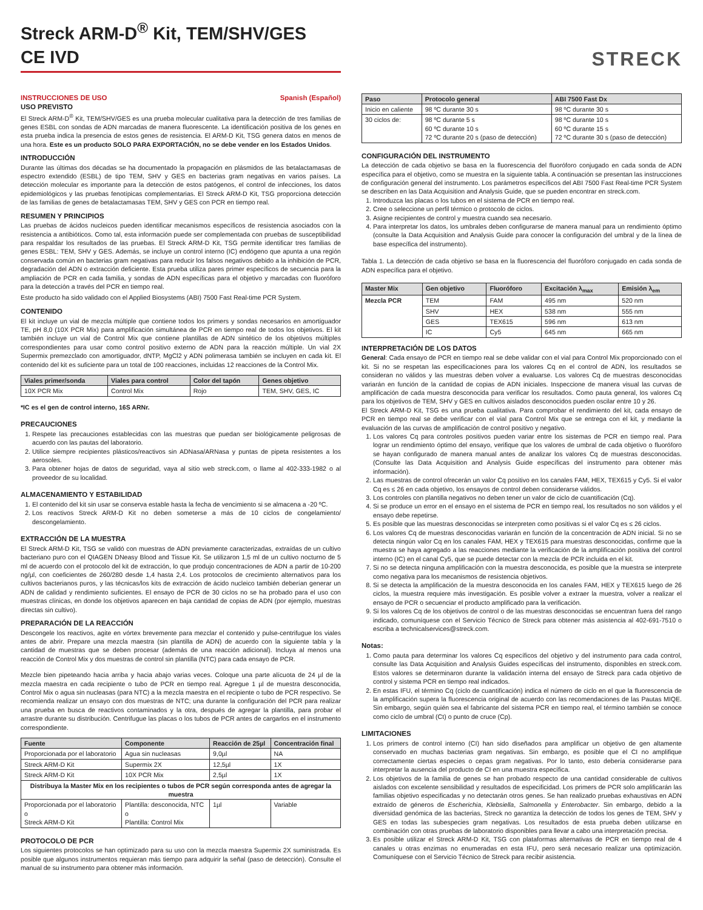Streck ARM-D<sup>®</sup> Kit, TEM/SHV/GES CE IVD
STRECK
INSTRUCCIONES DE USO Spanish (Español)
USO PREVISTO
El Streck ARM-D<sup>®</sup> Kit, TEM/SHV/GES es una prueba molecular cualitativa para la detección de tres familias de genes ESBL con sondas de ADN marcadas de manera fluorescente. La identificación positiva de los genes en esta prueba indica la presencia de estos genes de resistencia. El ARM-D Kit, TSG genera datos en menos de una hora. Este es un producto SOLO PARA EXPORTACIÓN, no se debe vender en los Estados Unidos.
INTRODUCCIÓN
Durante las últimas dos décadas se ha documentado la propagación en plásmidos de las betalactamasas de espectro extendido (ESBL) de tipo TEM, SHV y GES en bacterias gram negativas en varios países. La detección molecular es importante para la detección de estos patógenos, el control de infecciones, los datos epidemiológicos y las pruebas fenotípicas complementarias. El Streck ARM-D Kit, TSG proporciona detección de las familias de genes de betalactamasas TEM, SHV y GES con PCR en tiempo real.
RESUMEN Y PRINCIPIOS
Las pruebas de ácidos nucleicos pueden identificar mecanismos específicos de resistencia asociados con la resistencia a antibióticos. Como tal, esta información puede ser complementada con pruebas de susceptibilidad para respaldar los resultados de las pruebas. El Streck ARM-D Kit, TSG permite identificar tres familias de genes ESBL: TEM, SHV y GES. Además, se incluye un control interno (IC) endógeno que apunta a una región conservada común en bacterias gram negativas para reducir los falsos negativos debido a la inhibición de PCR, degradación del ADN o extracción deficiente. Esta prueba utiliza pares primer específicos de secuencia para la ampliación de PCR en cada familia, y sondas de ADN específicas para el objetivo y marcadas con fluoróforo para la detección a través del PCR en tiempo real.
Este producto ha sido validado con el Applied Biosystems (ABI) 7500 Fast Real-time PCR System.
CONTENIDO
El kit incluye un vial de mezcla múltiple que contiene todos los primers y sondas necesarios en amortiguador TE, pH 8,0 (10X PCR Mix) para amplificación simultánea de PCR en tiempo real de todos los objetivos. El kit también incluye un vial de Control Mix que contiene plantillas de ADN sintético de los objetivos múltiples correspondientes para usar como control positivo externo de ADN para la reacción múltiple. Un vial 2X Supermix premezclado con amortiguador, dNTP, MgCl2 y ADN polimerasa también se incluyen en cada kit. El contenido del kit es suficiente para un total de 100 reacciones, incluidas 12 reacciones de la Control Mix.
| Viales primer/sonda | Viales para control | Color del tapón | Genes objetivo |
| --- | --- | --- | --- |
| 10X PCR Mix | Control Mix | Rojo | TEM, SHV, GES, IC |
*IC es el gen de control interno, 16S ARNr.
PRECAUCIONES
1. Respete las precauciones establecidas con las muestras que puedan ser biológicamente peligrosas de acuerdo con las pautas del laboratorio.
2. Utilice siempre recipientes plásticos/reactivos sin ADNasa/ARNasa y puntas de pipeta resistentes a los aerosoles.
3. Para obtener hojas de datos de seguridad, vaya al sitio web streck.com, o llame al 402-333-1982 o al proveedor de su localidad.
ALMACENAMIENTO Y ESTABILIDAD
1. El contenido del kit sin usar se conserva estable hasta la fecha de vencimiento si se almacena a -20 ºC.
2. Los reactivos Streck ARM-D Kit no deben someterse a más de 10 ciclos de congelamiento/ descongelamiento.
EXTRACCIÓN DE LA MUESTRA
El Streck ARM-D Kit, TSG se validó con muestras de ADN previamente caracterizadas, extraídas de un cultivo bacteriano puro con el QIAGEN DNeasy Blood and Tissue Kit. Se utilizaron 1,5 ml de un cultivo nocturno de 5 ml de acuerdo con el protocolo del kit de extracción, lo que produjo concentraciones de ADN a partir de 10-200 ng/µl, con coeficientes de 260/280 desde 1,4 hasta 2,4. Los protocolos de crecimiento alternativos para los cultivos bacterianos puros, y las técnicas/los kits de extracción de ácido nucleico también deberían generar un ADN de calidad y rendimiento suficientes. El ensayo de PCR de 30 ciclos no se ha probado para el uso con muestras clínicas, en donde los objetivos aparecen en baja cantidad de copias de ADN (por ejemplo, muestras directas sin cultivo).
PREPARACIÓN DE LA REACCIÓN
Descongele los reactivos, agite en vórtex brevemente para mezclar el contenido y pulse-centrifugue los viales antes de abrir. Prepare una mezcla maestra (sin plantilla de ADN) de acuerdo con la siguiente tabla y la cantidad de muestras que se deben procesar (además de una reacción adicional). Incluya al menos una reacción de Control Mix y dos muestras de control sin plantilla (NTC) para cada ensayo de PCR.
Mezcle bien pipeteando hacia arriba y hacia abajo varias veces. Coloque una parte alícuota de 24 µl de la mezcla maestra en cada recipiente o tubo de PCR en tiempo real. Agregue 1 µl de muestra desconocida, Control Mix o agua sin nucleasas (para NTC) a la mezcla maestra en el recipiente o tubo de PCR respectivo. Se recomienda realizar un ensayo con dos muestras de NTC; una durante la configuración del PCR para realizar una prueba en busca de reactivos contaminados y la otra, después de agregar la plantilla, para probar el arrastre durante su distribución. Centrifugue las placas o los tubos de PCR antes de cargarlos en el instrumento correspondiente.
| Fuente | Componente | Reacción de 25µl | Concentración final |
| --- | --- | --- | --- |
| Proporcionada por el laboratorio | Agua sin nucleasas | 9,0µl | NA |
| Streck ARM-D Kit | Supermix 2X | 12,5µl | 1X |
| Streck ARM-D Kit | 10X PCR Mix | 2,5µl | 1X |
| Distribuya la Master Mix en los recipientes o tubos de PCR según corresponda antes de agregar la muestra | | | |
| Proporcionada por el laboratorio o Streck ARM-D Kit | Plantilla: desconocida, NTC o Plantilla: Control Mix | 1µl | Variable |
PROTOCOLO DE PCR
Los siguientes protocolos se han optimizado para su uso con la mezcla maestra Supermix 2X suministrada. Es posible que algunos instrumentos requieran más tiempo para adquirir la señal (paso de detección). Consulte el manual de su instrumento para obtener más información.
| Paso | Protocolo general | ABI 7500 Fast Dx |
| --- | --- | --- |
| Inicio en caliente | 98 ºC durante 30 s | 98 ºC durante 30 s |
| 30 ciclos de: | 98 ºC durante 5 s 60 ºC durante 10 s 72 ºC durante 20 s (paso de detección) | 98 ºC durante 10 s 60 ºC durante 15 s 72 ºC durante 30 s (paso de detección) |
CONFIGURACIÓN DEL INSTRUMENTO
La detección de cada objetivo se basa en la fluorescencia del fluoróforo conjugado en cada sonda de ADN específica para el objetivo, como se muestra en la siguiente tabla. A continuación se presentan las instrucciones de configuración general del instrumento. Los parámetros específicos del ABI 7500 Fast Real-time PCR System se describen en las Data Acquisition and Analysis Guide, que se pueden encontrar en streck.com.
1. Introduzca las placas o los tubos en el sistema de PCR en tiempo real.
2. Cree o seleccione un perfil térmico o protocolo de ciclos.
3. Asigne recipientes de control y muestra cuando sea necesario.
4. Para interpretar los datos, los umbrales deben configurarse de manera manual para un rendimiento óptimo (consulte la Data Acquisition and Analysis Guide para conocer la configuración del umbral y de la línea de base específica del instrumento).
Tabla 1. La detección de cada objetivo se basa en la fluorescencia del fluoróforo conjugado en cada sonda de ADN específica para el objetivo.
| Master Mix | Gen objetivo | Fluoróforo | Excitación λ<sub>max</sub> | Emisión λ<sub>em</sub> |
| --- | --- | --- | --- | --- |
| Mezcla PCR | TEM | FAM | 495 nm | 520 nm |
| | SHV | HEX | 538 nm | 555 nm |
| | GES | TEX615 | 596 nm | 613 nm |
| | IC | Cy5 | 645 nm | 665 nm |
INTERPRETACIÓN DE LOS DATOS
General: Cada ensayo de PCR en tiempo real se debe validar con el vial para Control Mix proporcionado con el kit. Si no se respetan las especificaciones para los valores Cq en el control de ADN, los resultados se consideran no válidos y las muestras deben volver a evaluarse. Los valores Cq de muestras desconocidas variarán en función de la cantidad de copias de ADN iniciales. Inspeccione de manera visual las curvas de amplificación de cada muestra desconocida para verificar los resultados. Como pauta general, los valores Cq para los objetivos de TEM, SHV y GES en cultivos aislados desconocidos pueden oscilar entre 10 y 26.
El Streck ARM-D Kit, TSG es una prueba cualitativa. Para comprobar el rendimiento del kit, cada ensayo de PCR en tiempo real se debe verificar con el vial para Control Mix que se entrega con el kit, y mediante la evaluación de las curvas de amplificación de control positivo y negativo.
1. Los valores Cq para controles positivos pueden variar entre los sistemas de PCR en tiempo real. Para lograr un rendimiento óptimo del ensayo, verifique que los valores de umbral de cada objetivo o fluoróforo se hayan configurado de manera manual antes de analizar los valores Cq de muestras desconocidas. (Consulte las Data Acquisition and Analysis Guide específicas del instrumento para obtener más información).
2. Las muestras de control ofrecerán un valor Cq positivo en los canales FAM, HEX, TEX615 y Cy5. Si el valor Cq es ≤ 26 en cada objetivo, los ensayos de control deben considerarse válidos.
3. Los controles con plantilla negativos no deben tener un valor de ciclo de cuantificación (Cq).
4. Si se produce un error en el ensayo en el sistema de PCR en tiempo real, los resultados no son válidos y el ensayo debe repetirse.
5. Es posible que las muestras desconocidas se interpreten como positivas si el valor Cq es ≤ 26 ciclos.
6. Los valores Cq de muestras desconocidas variarán en función de la concentración de ADN inicial. Si no se detecta ningún valor Cq en los canales FAM, HEX y TEX615 para muestras desconocidas, confirme que la muestra se haya agregado a las reacciones mediante la verificación de la amplificación positiva del control interno (IC) en el canal Cy5, que se puede detectar con la mezcla de PCR incluida en el kit.
7. Si no se detecta ninguna amplificación con la muestra desconocida, es posible que la muestra se interprete como negativa para los mecanismos de resistencia objetivos.
8. Si se detecta la amplificación de la muestra desconocida en los canales FAM, HEX y TEX615 luego de 26 ciclos, la muestra requiere más investigación. Es posible volver a extraer la muestra, volver a realizar el ensayo de PCR o secuenciar el producto amplificado para la verificación.
9. Si los valores Cq de los objetivos de control o de las muestras desconocidas se encuentran fuera del rango indicado, comuníquese con el Servicio Técnico de Streck para obtener más asistencia al 402-691-7510 o escriba a technicalservices@streck.com.
Notas:
1. Como pauta para determinar los valores Cq específicos del objetivo y del instrumento para cada control, consulte las Data Acquisition and Analysis Guides específicas del instrumento, disponibles en streck.com. Estos valores se determinaron durante la validación interna del ensayo de Streck para cada objetivo de control y sistema PCR en tiempo real indicados.
2. En estas IFU, el término Cq (ciclo de cuantificación) indica el número de ciclo en el que la fluorescencia de la amplificación supera la fluorescencia original de acuerdo con las recomendaciones de las Pautas MIQE. Sin embargo, según quién sea el fabricante del sistema PCR en tiempo real, el término también se conoce como ciclo de umbral (Ct) o punto de cruce (Cp).
LIMITACIONES
1. Los primers de control interno (CI) han sido diseñados para amplificar un objetivo de gen altamente conservado en muchas bacterias gram negativas. Sin embargo, es posible que el CI no amplifique correctamente ciertas especies o cepas gram negativas. Por lo tanto, esto debería considerarse para interpretar la ausencia del producto de CI en una muestra específica.
2. Los objetivos de la familia de genes se han probado respecto de una cantidad considerable de cultivos aislados con excelente sensibilidad y resultados de especificidad. Los primers de PCR solo amplificarán las familias objetivo especificadas y no detectarán otros genes. Se han realizado pruebas exhaustivas en ADN extraído de géneros de Escherichia, Klebsiella, Salmonella y Enterobacter. Sin embargo, debido a la diversidad genómica de las bacterias, Streck no garantiza la detección de todos los genes de TEM, SHV y GES en todas las subespecies gram negativas. Los resultados de esta prueba deben utilizarse en combinación con otras pruebas de laboratorio disponibles para llevar a cabo una interpretación precisa.
3. Es posible utilizar el Streck ARM-D Kit, TSG con plataformas alternativas de PCR en tiempo real de 4 canales u otras enzimas no enumeradas en esta IFU, pero será necesario realizar una optimización. Comuníquese con el Servicio Técnico de Streck para recibir asistencia.